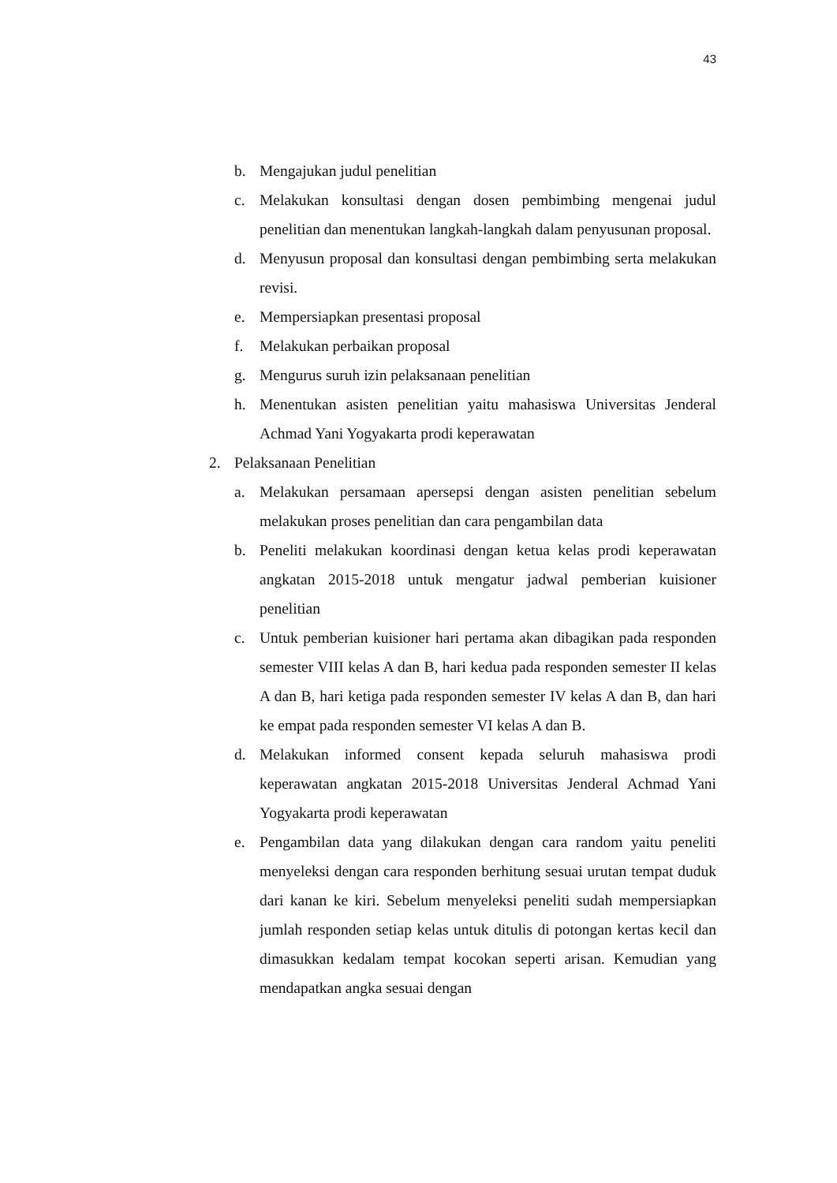43
b. Mengajukan judul penelitian
c. Melakukan konsultasi dengan dosen pembimbing mengenai judul penelitian dan menentukan langkah-langkah dalam penyusunan proposal.
d. Menyusun proposal dan konsultasi dengan pembimbing serta melakukan revisi.
e. Mempersiapkan presentasi proposal
f. Melakukan perbaikan proposal
g. Mengurus suruh izin pelaksanaan penelitian
h. Menentukan asisten penelitian yaitu mahasiswa Universitas Jenderal Achmad Yani Yogyakarta prodi keperawatan
2. Pelaksanaan Penelitian
a. Melakukan persamaan apersepsi dengan asisten penelitian sebelum melakukan proses penelitian dan cara pengambilan data
b. Peneliti melakukan koordinasi dengan ketua kelas prodi keperawatan angkatan 2015-2018 untuk mengatur jadwal pemberian kuisioner penelitian
c. Untuk pemberian kuisioner hari pertama akan dibagikan pada responden semester VIII kelas A dan B, hari kedua pada responden semester II kelas A dan B, hari ketiga pada responden semester IV kelas A dan B, dan hari ke empat pada responden semester VI kelas A dan B.
d. Melakukan informed consent kepada seluruh mahasiswa prodi keperawatan angkatan 2015-2018 Universitas Jenderal Achmad Yani Yogyakarta prodi keperawatan
e. Pengambilan data yang dilakukan dengan cara random yaitu peneliti menyeleksi dengan cara responden berhitung sesuai urutan tempat duduk dari kanan ke kiri. Sebelum menyeleksi peneliti sudah mempersiapkan jumlah responden setiap kelas untuk ditulis di potongan kertas kecil dan dimasukkan kedalam tempat kocokan seperti arisan. Kemudian yang mendapatkan angka sesuai dengan